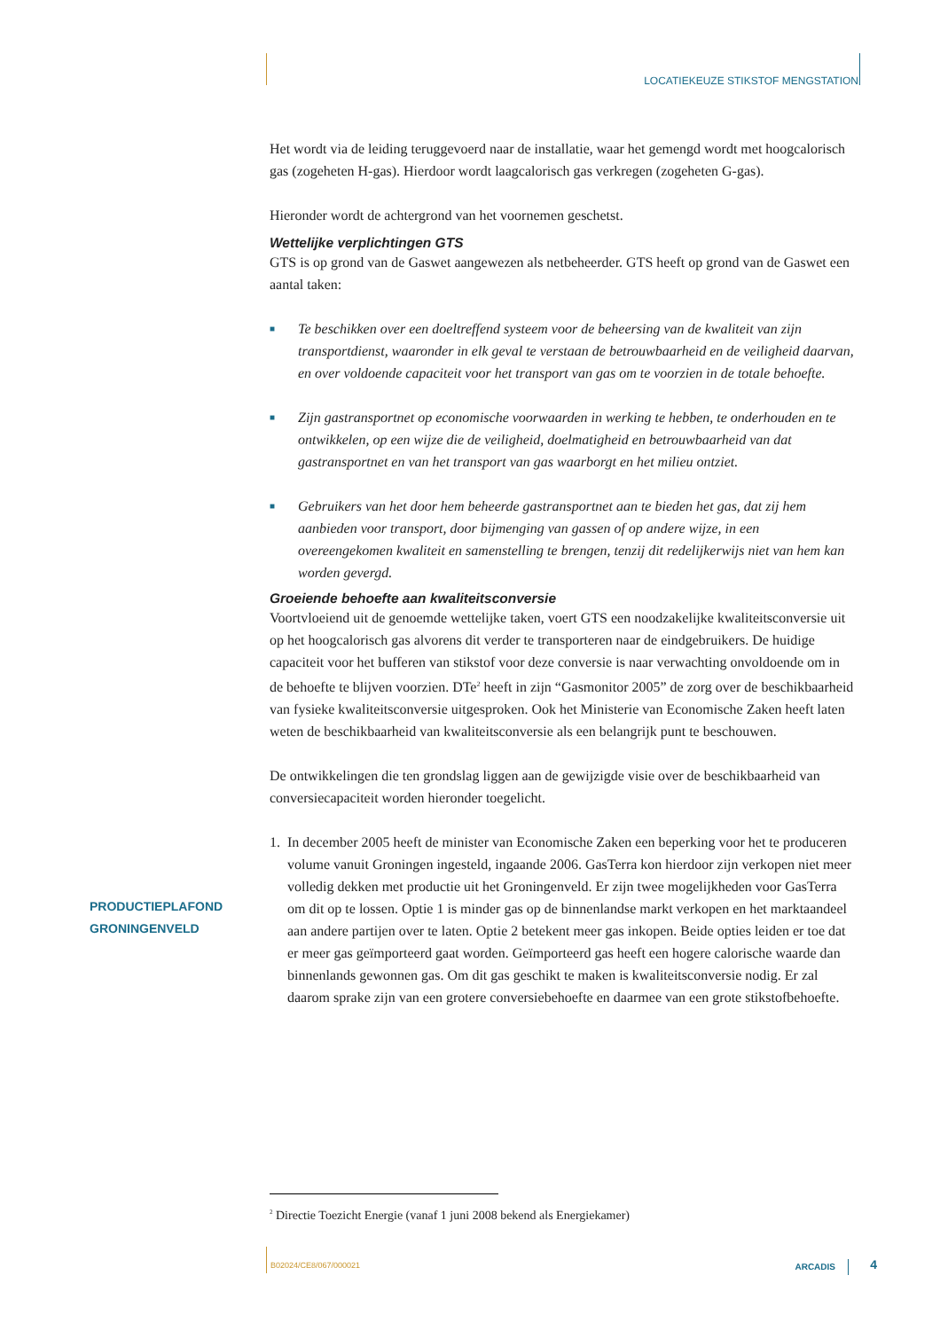LOCATIEKEUZE STIKSTOF MENGSTATION
Het wordt via de leiding teruggevoerd naar de installatie, waar het gemengd wordt met hoogcalorisch gas (zogeheten H-gas). Hierdoor wordt laagcalorisch gas verkregen (zogeheten G-gas).
Hieronder wordt de achtergrond van het voornemen geschetst.
Wettelijke verplichtingen GTS
GTS is op grond van de Gaswet aangewezen als netbeheerder. GTS heeft op grond van de Gaswet een aantal taken:
■ Te beschikken over een doeltreffend systeem voor de beheersing van de kwaliteit van zijn transportdienst, waaronder in elk geval te verstaan de betrouwbaarheid en de veiligheid daarvan, en over voldoende capaciteit voor het transport van gas om te voorzien in de totale behoefte.
■ Zijn gastransportnet op economische voorwaarden in werking te hebben, te onderhouden en te ontwikkelen, op een wijze die de veiligheid, doelmatigheid en betrouwbaarheid van dat gastransportnet en van het transport van gas waarborgt en het milieu ontziet.
■ Gebruikers van het door hem beheerde gastransportnet aan te bieden het gas, dat zij hem aanbieden voor transport, door bijmenging van gassen of op andere wijze, in een overeengekomen kwaliteit en samenstelling te brengen, tenzij dit redelijkerwijs niet van hem kan worden gevergd.
Groeiende behoefte aan kwaliteitsconversie
Voortvloeiend uit de genoemde wettelijke taken, voert GTS een noodzakelijke kwaliteitsconversie uit op het hoogcalorisch gas alvorens dit verder te transporteren naar de eindgebruikers. De huidige capaciteit voor het bufferen van stikstof voor deze conversie is naar verwachting onvoldoende om in de behoefte te blijven voorzien. DTe<sup>2</sup> heeft in zijn “Gasmonitor 2005” de zorg over de beschikbaarheid van fysieke kwaliteitsconversie uitgesproken. Ook het Ministerie van Economische Zaken heeft laten weten de beschikbaarheid van kwaliteitsconversie als een belangrijk punt te beschouwen.
De ontwikkelingen die ten grondslag liggen aan de gewijzigde visie over de beschikbaarheid van conversiecapaciteit worden hieronder toegelicht.
1. In december 2005 heeft de minister van Economische Zaken een beperking voor het te produceren volume vanuit Groningen ingesteld, ingaande 2006. GasTerra kon hierdoor zijn verkopen niet meer volledig dekken met productie uit het Groningenveld. Er zijn twee mogelijkheden voor GasTerra om dit op te lossen. Optie 1 is minder gas op de binnenlandse markt verkopen en het marktaandeel aan andere partijen over te laten. Optie 2 betekent meer gas inkopen. Beide opties leiden er toe dat er meer gas geïmporteerd gaat worden. Geïmporteerd gas heeft een hogere calorische waarde dan binnenlands gewonnen gas. Om dit gas geschikt te maken is kwaliteitsconversie nodig. Er zal daarom sprake zijn van een grotere conversiebehoefte en daarmee van een grote stikstofbehoefte.
PRODUCTIEPLAFOND
GRONINGENVELD
<sup>2</sup> Directie Toezicht Energie (vanaf 1 juni 2008 bekend als Energiekamer)
B02024/CE8/067/000021 ARCADIS 4